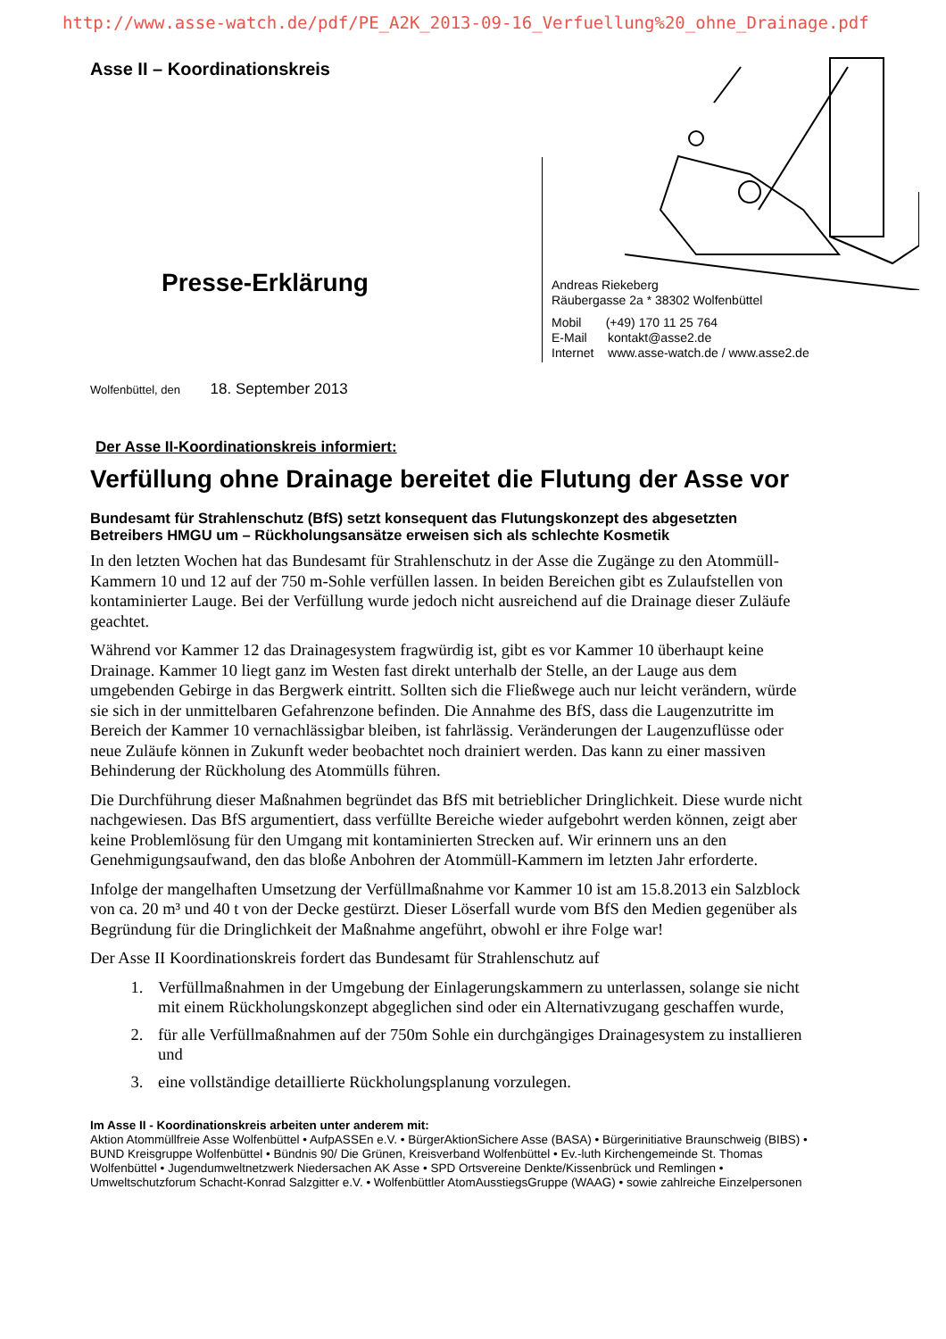http://www.asse-watch.de/pdf/PE_A2K_2013-09-16_Verfuellung%20_ohne_Drainage.pdf
Asse II – Koordinationskreis
Presse-Erklärung
Andreas Riekeberg
Räubergasse 2a * 38302 Wolfenbüttel
Mobil (+49) 170 11 25 764
E-Mail kontakt@asse2.de
Internet www.asse-watch.de / www.asse2.de
Wolfenbüttel, den 18. September 2013
Der Asse II-Koordinationskreis informiert:
Verfüllung ohne Drainage bereitet die Flutung der Asse vor
Bundesamt für Strahlenschutz (BfS) setzt konsequent das Flutungskonzept des abgesetzten Betreibers HMGU um – Rückholungsansätze erweisen sich als schlechte Kosmetik
In den letzten Wochen hat das Bundesamt für Strahlenschutz in der Asse die Zugänge zu den Atommüll-Kammern 10 und 12 auf der 750 m-Sohle verfüllen lassen. In beiden Bereichen gibt es Zulaufstellen von kontaminierter Lauge. Bei der Verfüllung wurde jedoch nicht ausreichend auf die Drainage dieser Zuläufe geachtet.
Während vor Kammer 12 das Drainagesystem fragwürdig ist, gibt es vor Kammer 10 überhaupt keine Drainage. Kammer 10 liegt ganz im Westen fast direkt unterhalb der Stelle, an der Lauge aus dem umgebenden Gebirge in das Bergwerk eintritt. Sollten sich die Fließwege auch nur leicht verändern, würde sie sich in der unmittelbaren Gefahrenzone befinden. Die Annahme des BfS, dass die Laugenzutritte im Bereich der Kammer 10 vernachlässigbar bleiben, ist fahrlässig. Veränderungen der Laugenzuflüsse oder neue Zuläufe können in Zukunft weder beobachtet noch drainiert werden. Das kann zu einer massiven Behinderung der Rückholung des Atommülls führen.
Die Durchführung dieser Maßnahmen begründet das BfS mit betrieblicher Dringlichkeit. Diese wurde nicht nachgewiesen. Das BfS argumentiert, dass verfüllte Bereiche wieder aufgebohrt werden können, zeigt aber keine Problemlösung für den Umgang mit kontaminierten Strecken auf. Wir erinnern uns an den Genehmigungsaufwand, den das bloße Anbohren der Atommüll-Kammern im letzten Jahr erforderte.
Infolge der mangelhaften Umsetzung der Verfüllmaßnahme vor Kammer 10 ist am 15.8.2013 ein Salzblock von ca. 20 m³ und 40 t von der Decke gestürzt. Dieser Löserfall wurde vom BfS den Medien gegenüber als Begründung für die Dringlichkeit der Maßnahme angeführt, obwohl er ihre Folge war!
Der Asse II Koordinationskreis fordert das Bundesamt für Strahlenschutz auf
1. Verfüllmaßnahmen in der Umgebung der Einlagerungskammern zu unterlassen, solange sie nicht mit einem Rückholungskonzept abgeglichen sind oder ein Alternativzugang geschaffen wurde,
2. für alle Verfüllmaßnahmen auf der 750m Sohle ein durchgängiges Drainagesystem zu installieren und
3. eine vollständige detaillierte Rückholungsplanung vorzulegen.
Im Asse II - Koordinationskreis arbeiten unter anderem mit:
Aktion Atommüllfreie Asse Wolfenbüttel • AufpASSEn e.V. • BürgerAktionSichere Asse (BASA) • Bürgerinitiative Braunschweig (BIBS) • BUND Kreisgruppe Wolfenbüttel • Bündnis 90/ Die Grünen, Kreisverband Wolfenbüttel • Ev.-luth Kirchengemeinde St. Thomas Wolfenbüttel • Jugendumweltnetzwerk Niedersachen AK Asse • SPD Ortsvereine Denkte/Kissenbrück und Remlingen • Umweltschutzforum Schacht-Konrad Salzgitter e.V. • Wolfenbüttler AtomAusstiegsGruppe (WAAG) • sowie zahlreiche Einzelpersonen